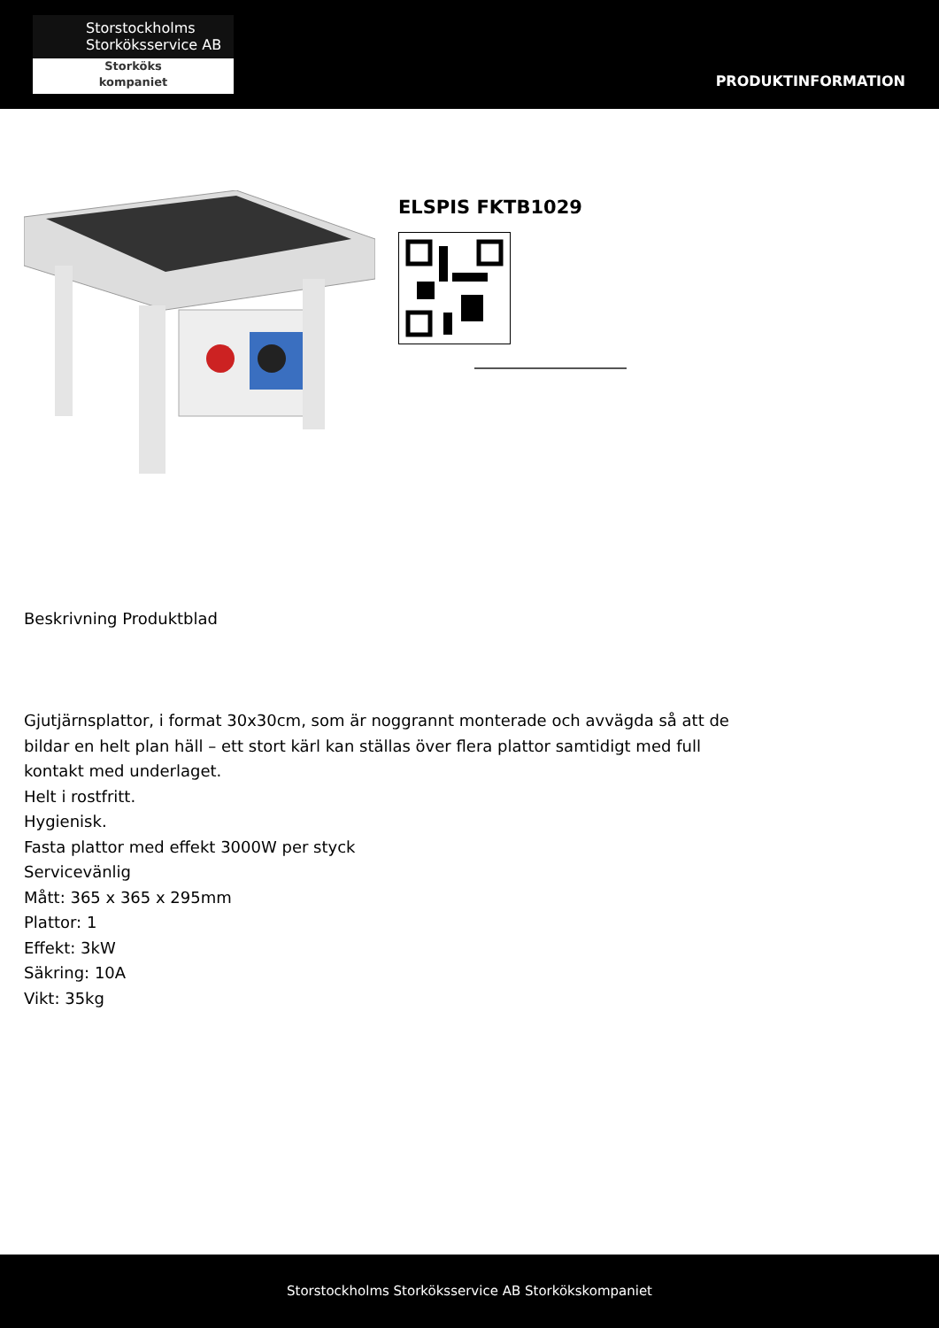Storstockholms
Storköksservice AB
Storköks
kompaniet
PRODUKTINFORMATION
ELSPIS FKTB1029
Beskrivning Produktblad
Gjutjärnsplattor, i format 30x30cm, som är noggrannt monterade och avvägda så att de bildar en helt plan häll – ett stort kärl kan ställas över flera plattor samtidigt med full kontakt med underlaget.
Helt i rostfritt.
Hygienisk.
Fasta plattor med effekt 3000W per styck
Servicevänlig
Mått: 365 x 365 x 295mm
Plattor: 1
Effekt: 3kW
Säkring: 10A
Vikt: 35kg
Storstockholms Storköksservice AB Storkökskompaniet